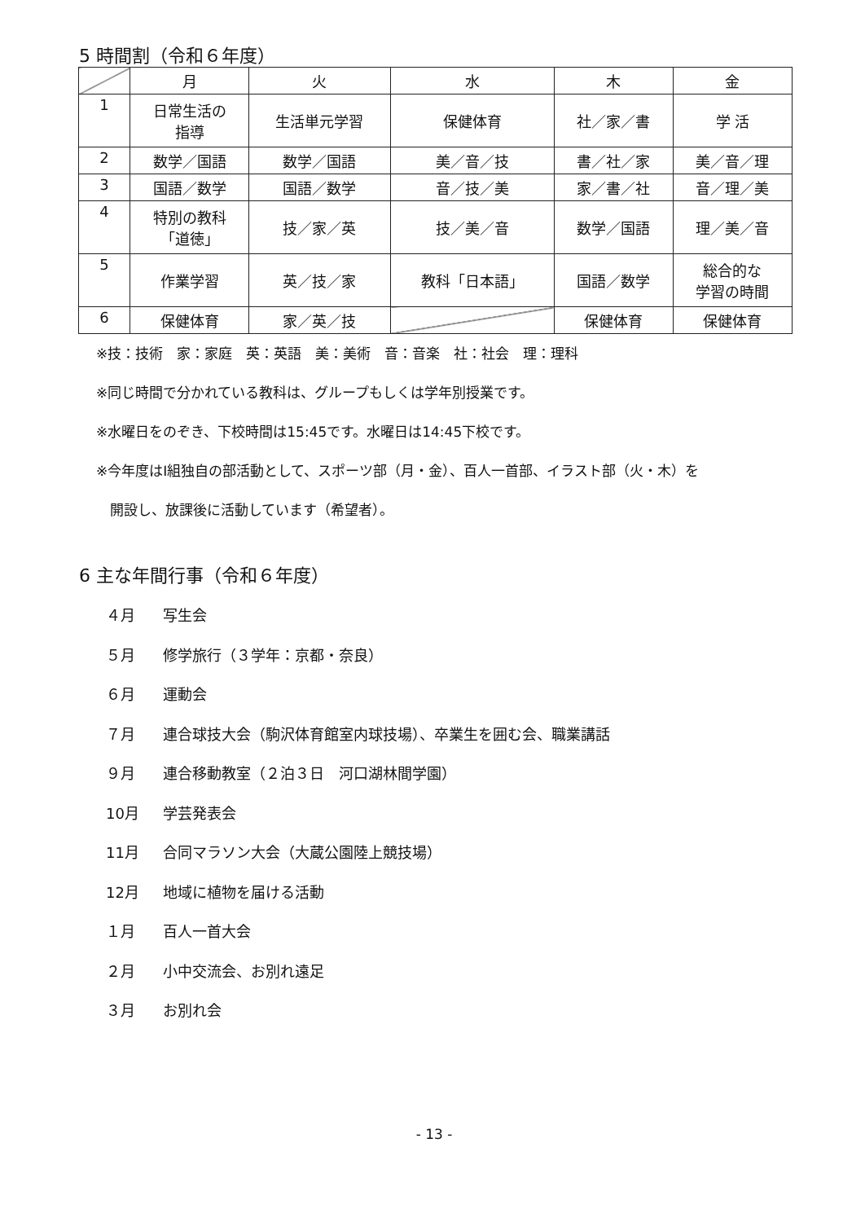5 時間割（令和６年度）
| | 月 | 火 | 水 | 木 | 金 |
| --- | --- | --- | --- | --- | --- |
| 1 | 日常生活の 指導 | 生活単元学習 | 保健体育 | 社／家／書 | 学 活 |
| 2 | 数学／国語 | 数学／国語 | 美／音／技 | 書／社／家 | 美／音／理 |
| 3 | 国語／数学 | 国語／数学 | 音／技／美 | 家／書／社 | 音／理／美 |
| 4 | 特別の教科 「道徳」 | 技／家／英 | 技／美／音 | 数学／国語 | 理／美／音 |
| 5 | 作業学習 | 英／技／家 | 教科「日本語」 | 国語／数学 | 総合的な 学習の時間 |
| 6 | 保健体育 | 家／英／技 | | 保健体育 | 保健体育 |
※技：技術　家：家庭　英：英語　美：美術　音：音楽　社：社会　理：理科
※同じ時間で分かれている教科は、グループもしくは学年別授業です。
※水曜日をのぞき、下校時間は15:45です。水曜日は14:45下校です。
※今年度はⅠ組独自の部活動として、スポーツ部（月・金）、百人一首部、イラスト部（火・木）を
　開設し、放課後に活動しています（希望者）。
6 主な年間行事（令和６年度）
４月 写生会
５月 修学旅行（３学年：京都・奈良）
６月 運動会
７月 連合球技大会（駒沢体育館室内球技場）、卒業生を囲む会、職業講話
９月 連合移動教室（２泊３日　河口湖林間学園）
10月 学芸発表会
11月 合同マラソン大会（大蔵公園陸上競技場）
12月 地域に植物を届ける活動
１月 百人一首大会
２月 小中交流会、お別れ遠足
３月 お別れ会
- 13 -